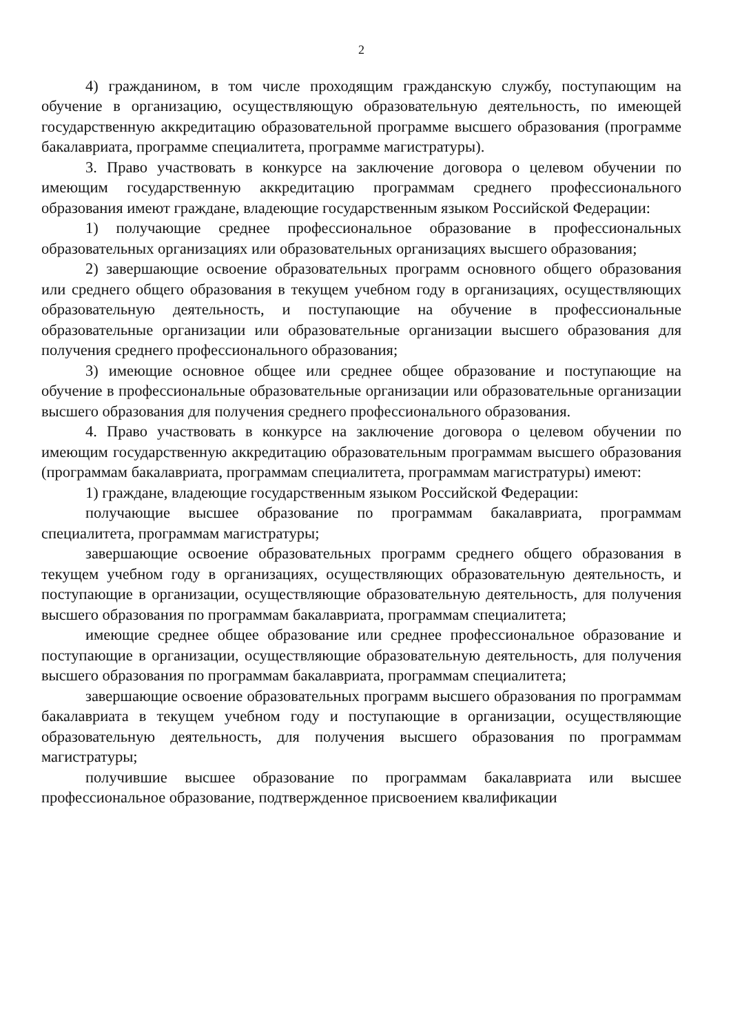2
4) гражданином, в том числе проходящим гражданскую службу, поступающим на обучение в организацию, осуществляющую образовательную деятельность, по имеющей государственную аккредитацию образовательной программе высшего образования (программе бакалавриата, программе специалитета, программе магистратуры).
3. Право участвовать в конкурсе на заключение договора о целевом обучении по имеющим государственную аккредитацию программам среднего профессионального образования имеют граждане, владеющие государственным языком Российской Федерации:
1) получающие среднее профессиональное образование в профессиональных образовательных организациях или образовательных организациях высшего образования;
2) завершающие освоение образовательных программ основного общего образования или среднего общего образования в текущем учебном году в организациях, осуществляющих образовательную деятельность, и поступающие на обучение в профессиональные образовательные организации или образовательные организации высшего образования для получения среднего профессионального образования;
3) имеющие основное общее или среднее общее образование и поступающие на обучение в профессиональные образовательные организации или образовательные организации высшего образования для получения среднего профессионального образования.
4. Право участвовать в конкурсе на заключение договора о целевом обучении по имеющим государственную аккредитацию образовательным программам высшего образования (программам бакалавриата, программам специалитета, программам магистратуры) имеют:
1) граждане, владеющие государственным языком Российской Федерации:
получающие высшее образование по программам бакалавриата, программам специалитета, программам магистратуры;
завершающие освоение образовательных программ среднего общего образования в текущем учебном году в организациях, осуществляющих образовательную деятельность, и поступающие в организации, осуществляющие образовательную деятельность, для получения высшего образования по программам бакалавриата, программам специалитета;
имеющие среднее общее образование или среднее профессиональное образование и поступающие в организации, осуществляющие образовательную деятельность, для получения высшего образования по программам бакалавриата, программам специалитета;
завершающие освоение образовательных программ высшего образования по программам бакалавриата в текущем учебном году и поступающие в организации, осуществляющие образовательную деятельность, для получения высшего образования по программам магистратуры;
получившие высшее образование по программам бакалавриата или высшее профессиональное образование, подтвержденное присвоением квалификации